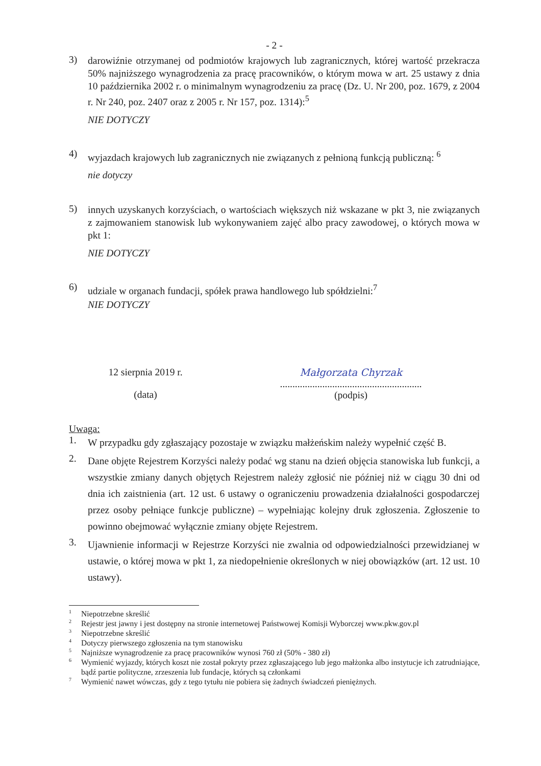- 2 -
3)
darowiźnie otrzymanej od podmiotów krajowych lub zagranicznych, której wartość przekracza 50% najniższego wynagrodzenia za pracę pracowników, o którym mowa w art. 25 ustawy z dnia 10 października 2002 r. o minimalnym wynagrodzeniu za pracę (Dz. U. Nr 200, poz. 1679, z 2004 r. Nr 240, poz. 2407 oraz z 2005 r. Nr 157, poz. 1314):<sup>5</sup>
NIE DOTYCZY
4)
wyjazdach krajowych lub zagranicznych nie związanych z pełnioną funkcją publiczną: <sup>6</sup>
nie dotyczy
5)
innych uzyskanych korzyściach, o wartościach większych niż wskazane w pkt 3, nie związanych z zajmowaniem stanowisk lub wykonywaniem zajęć albo pracy zawodowej, o których mowa w pkt 1:
NIE DOTYCZY
6)
udziale w organach fundacji, spółek prawa handlowego lub spółdzielni:<sup>7</sup>
NIE DOTYCZY
12 sierpnia 2019 r.
(data)
Małgorzata Chyrzak
.........................................................
(podpis)
Uwaga:
1.
W przypadku gdy zgłaszający pozostaje w związku małżeńskim należy wypełnić część B.
2.
Dane objęte Rejestrem Korzyści należy podać wg stanu na dzień objęcia stanowiska lub funkcji, a wszystkie zmiany danych objętych Rejestrem należy zgłosić nie później niż w ciągu 30 dni od dnia ich zaistnienia (art. 12 ust. 6 ustawy o ograniczeniu prowadzenia działalności gospodarczej przez osoby pełniące funkcje publiczne) – wypełniając kolejny druk zgłoszenia. Zgłoszenie to powinno obejmować wyłącznie zmiany objęte Rejestrem.
3.
Ujawnienie informacji w Rejestrze Korzyści nie zwalnia od odpowiedzialności przewidzianej w ustawie, o której mowa w pkt 1, za niedopełnienie określonych w niej obowiązków (art. 12 ust. 10 ustawy).
1
Niepotrzebne skreślić
2
Rejestr jest jawny i jest dostępny na stronie internetowej Państwowej Komisji Wyborczej www.pkw.gov.pl
3
Niepotrzebne skreślić
4
Dotyczy pierwszego zgłoszenia na tym stanowisku
5
Najniższe wynagrodzenie za pracę pracowników wynosi 760 zł (50% - 380 zł)
6
Wymienić wyjazdy, których koszt nie został pokryty przez zgłaszającego lub jego małżonka albo instytucje ich zatrudniające, bądź partie polityczne, zrzeszenia lub fundacje, których są członkami
7
Wymienić nawet wówczas, gdy z tego tytułu nie pobiera się żadnych świadczeń pieniężnych.